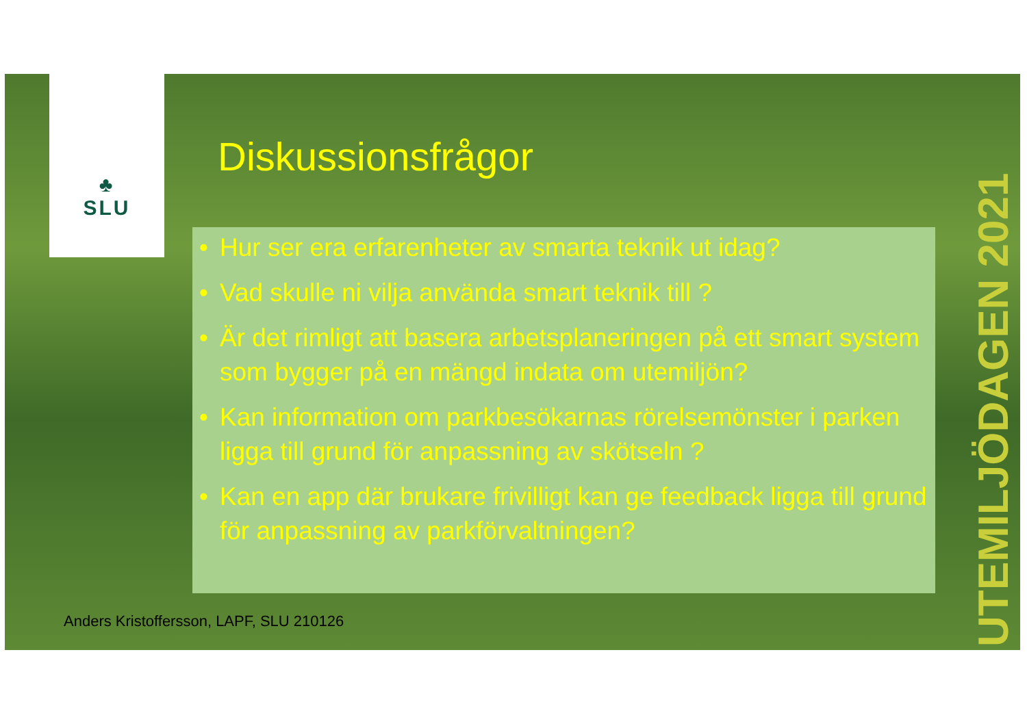♣
SLU
Diskussionsfrågor
• Hur ser era erfarenheter av smarta teknik ut idag?
• Vad skulle ni vilja använda smart teknik till ?
• Är det rimligt att basera arbetsplaneringen på ett smart system som bygger på en mängd indata om utemiljön?
• Kan information om parkbesökarnas rörelsemönster i parken ligga till grund för anpassning av skötseln ?
• Kan en app där brukare frivilligt kan ge feedback ligga till grund för anpassning av parkförvaltningen?
Anders Kristoffersson, LAPF, SLU 210126
UTEMILJÖDAGEN 2021